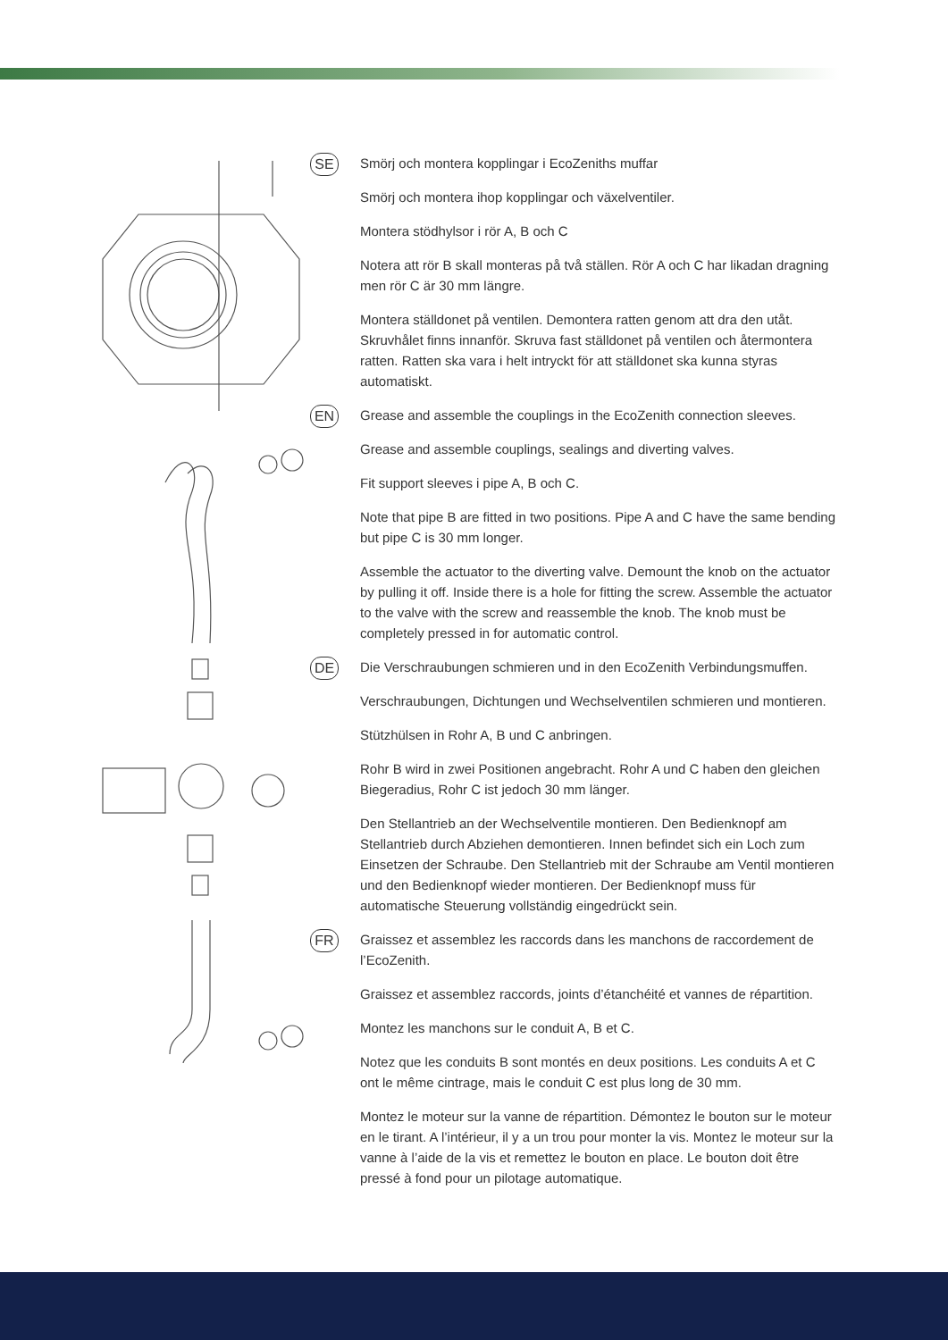SE
Smörj och montera kopplingar i EcoZeniths muffar
Smörj och montera ihop kopplingar och växelventiler.
Montera stödhylsor i rör A, B och C
Notera att rör B skall monteras på två ställen. Rör A och C har likadan dragning men rör C är 30 mm längre.
Montera ställdonet på ventilen. Demontera ratten genom att dra den utåt. Skruvhålet finns innanför. Skruva fast ställdonet på ventilen och återmontera ratten. Ratten ska vara i helt intryckt för att ställdonet ska kunna styras automatiskt.
EN
Grease and assemble the couplings in the EcoZenith connection sleeves.
Grease and assemble couplings, sealings and diverting valves.
Fit support sleeves i pipe A, B och C.
Note that pipe B are fitted in two positions. Pipe A and C have the same bending but pipe C is 30 mm longer.
Assemble the actuator to the diverting valve. Demount the knob on the actuator by pulling it off. Inside there is a hole for fitting the screw. Assemble the actuator to the valve with the screw and reassemble the knob. The knob must be completely pressed in for automatic control.
DE
Die Verschraubungen schmieren und in den EcoZenith Verbindungsmuffen.
Verschraubungen, Dichtungen und Wechselventilen schmieren und montieren.
Stützhülsen in Rohr A, B und C anbringen.
Rohr B wird in zwei Positionen angebracht. Rohr A und C haben den gleichen Biegeradius, Rohr C ist jedoch 30 mm länger.
Den Stellantrieb an der Wechselventile montieren. Den Bedienknopf am Stellantrieb durch Abziehen demontieren. Innen befindet sich ein Loch zum Einsetzen der Schraube. Den Stellantrieb mit der Schraube am Ventil montieren und den Bedienknopf wieder montieren. Der Bedienknopf muss für automatische Steuerung vollständig eingedrückt sein.
FR
Graissez et assemblez les raccords dans les manchons de raccordement de l’EcoZenith.
Graissez et assemblez raccords, joints d’étanchéité et vannes de répartition.
Montez les manchons sur le conduit A, B et C.
Notez que les conduits B sont montés en deux positions. Les conduits A et C ont le même cintrage, mais le conduit C est plus long de 30 mm.
Montez le moteur sur la vanne de répartition. Démontez le bouton sur le moteur en le tirant. A l’intérieur, il y a un trou pour monter la vis. Montez le moteur sur la vanne à l’aide de la vis et remettez le bouton en place. Le bouton doit être pressé à fond pour un pilotage automatique.